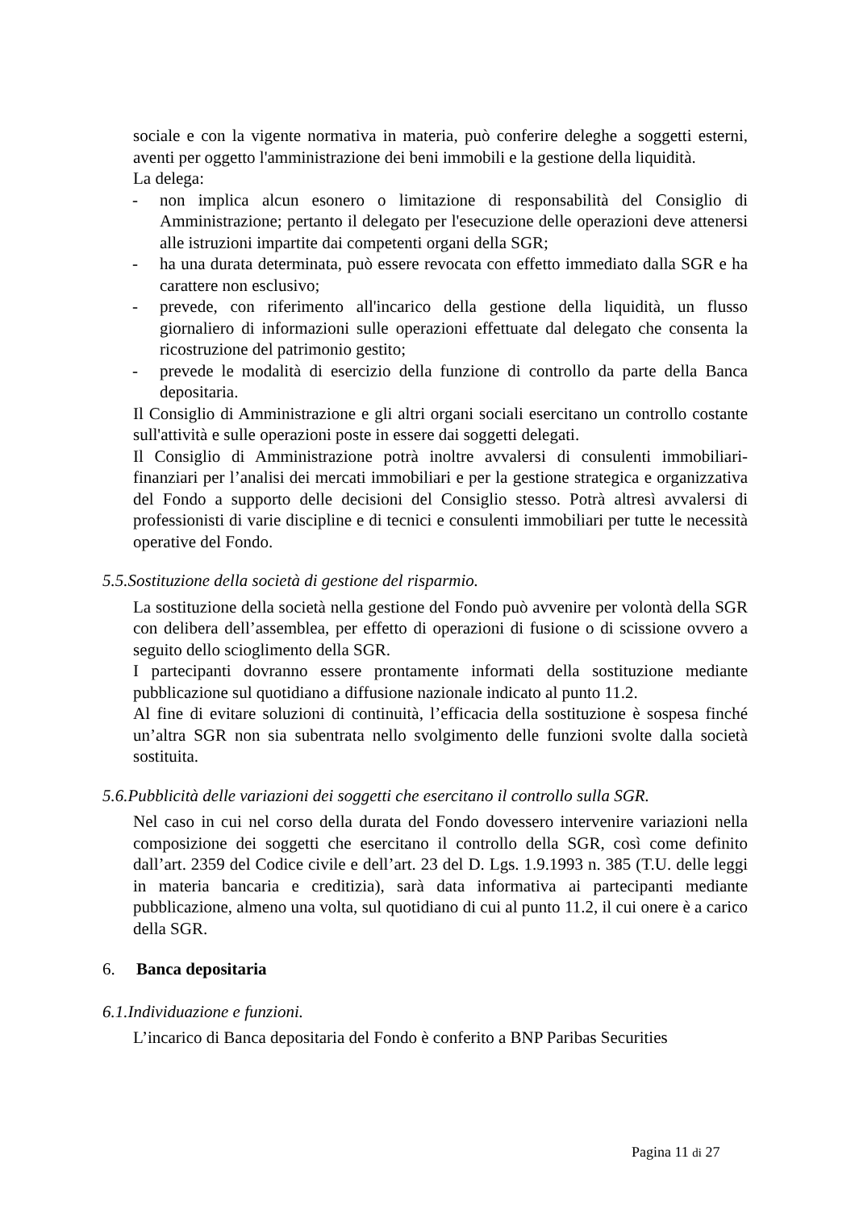sociale e con la vigente normativa in materia, può conferire deleghe a soggetti esterni, aventi per oggetto l'amministrazione dei beni immobili e la gestione della liquidità.
La delega:
- non implica alcun esonero o limitazione di responsabilità del Consiglio di Amministrazione; pertanto il delegato per l'esecuzione delle operazioni deve attenersi alle istruzioni impartite dai competenti organi della SGR;
- ha una durata determinata, può essere revocata con effetto immediato dalla SGR e ha carattere non esclusivo;
- prevede, con riferimento all'incarico della gestione della liquidità, un flusso giornaliero di informazioni sulle operazioni effettuate dal delegato che consenta la ricostruzione del patrimonio gestito;
- prevede le modalità di esercizio della funzione di controllo da parte della Banca depositaria.
Il Consiglio di Amministrazione e gli altri organi sociali esercitano un controllo costante sull'attività e sulle operazioni poste in essere dai soggetti delegati.
Il Consiglio di Amministrazione potrà inoltre avvalersi di consulenti immobiliari-finanziari per l’analisi dei mercati immobiliari e per la gestione strategica e organizzativa del Fondo a supporto delle decisioni del Consiglio stesso. Potrà altresì avvalersi di professionisti di varie discipline e di tecnici e consulenti immobiliari per tutte le necessità operative del Fondo.
5.5.Sostituzione della società di gestione del risparmio.
La sostituzione della società nella gestione del Fondo può avvenire per volontà della SGR con delibera dell’assemblea, per effetto di operazioni di fusione o di scissione ovvero a seguito dello scioglimento della SGR.
I partecipanti dovranno essere prontamente informati della sostituzione mediante pubblicazione sul quotidiano a diffusione nazionale indicato al punto 11.2.
Al fine di evitare soluzioni di continuità, l’efficacia della sostituzione è sospesa finché un’altra SGR non sia subentrata nello svolgimento delle funzioni svolte dalla società sostituita.
5.6.Pubblicità delle variazioni dei soggetti che esercitano il controllo sulla SGR.
Nel caso in cui nel corso della durata del Fondo dovessero intervenire variazioni nella composizione dei soggetti che esercitano il controllo della SGR, così come definito dall’art. 2359 del Codice civile e dell’art. 23 del D. Lgs. 1.9.1993 n. 385 (T.U. delle leggi in materia bancaria e creditizia), sarà data informativa ai partecipanti mediante pubblicazione, almeno una volta, sul quotidiano di cui al punto 11.2, il cui onere è a carico della SGR.
6. Banca depositaria
6.1.Individuazione e funzioni.
L’incarico di Banca depositaria del Fondo è conferito a BNP Paribas Securities
Pagina 11 di 27